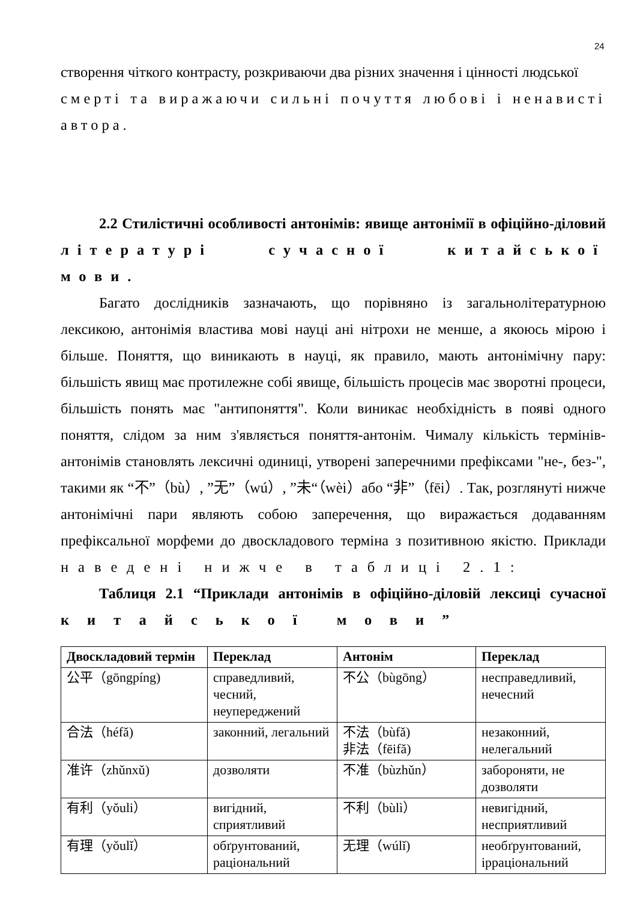24
створення чіткого контрасту, розкриваючи два різних значення і цінності людської
смерті та виражаючи сильні почуття любові і ненависті автора.
2.2 Стилістичні особливості антонімів: явище антонімії в офіційно-діловий літературі сучасної китайської мови.
Багато дослідників зазначають, що порівняно із загальнолітературною лексикою, антонімія властива мові науці ані нітрохи не менше, а якоюсь мірою і більше. Поняття, що виникають в науці, як правило, мають антонімічну пару: більшість явищ має протилежне собі явище, більшість процесів має зворотні процеси, більшість понять має "антипоняття". Коли виникає необхідність в появі одного поняття, слідом за ним з'являється поняття-антонім. Чималу кількість термінів-антонімів становлять лексичні одиниці, утворені заперечними префіксами "не-, без-", такими як “不”（bù）, ”无”（wú）, ”未“（wèi）або “非”（fēi）. Так, розглянуті нижче антонімічні пари являють собою заперечення, що виражається додаванням префіксальної морфеми до двоскладового терміна з позитивною якістю. Приклади наведені нижче в таблиці 2.1:
Таблиця 2.1 “Приклади антонімів в офіційно-діловій лексиці сучасної китайської мови”
| Двоскладовий термін | Переклад | Антонім | Переклад |
| --- | --- | --- | --- |
| 公平（gōngpíng) | справедливий, чесний, неупереджений | 不公（bùgōng） | несправедливий, нечесний |
| 合法（héfǎ) | законний, легальний | 不法（bùfǎ) 非法（fēifǎ) | незаконний, нелегальний |
| 准许（zhǔnxǔ) | дозволяти | 不准（bùzhǔn） | забороняти, не дозволяти |
| 有利（yǒuli） | вигідний, сприятливий | 不利（bùlì） | невигідний, несприятливий |
| 有理（yǒulǐ） | обґрунтований, раціональний | 无理（wúlǐ) | необґрунтований, ірраціональний |